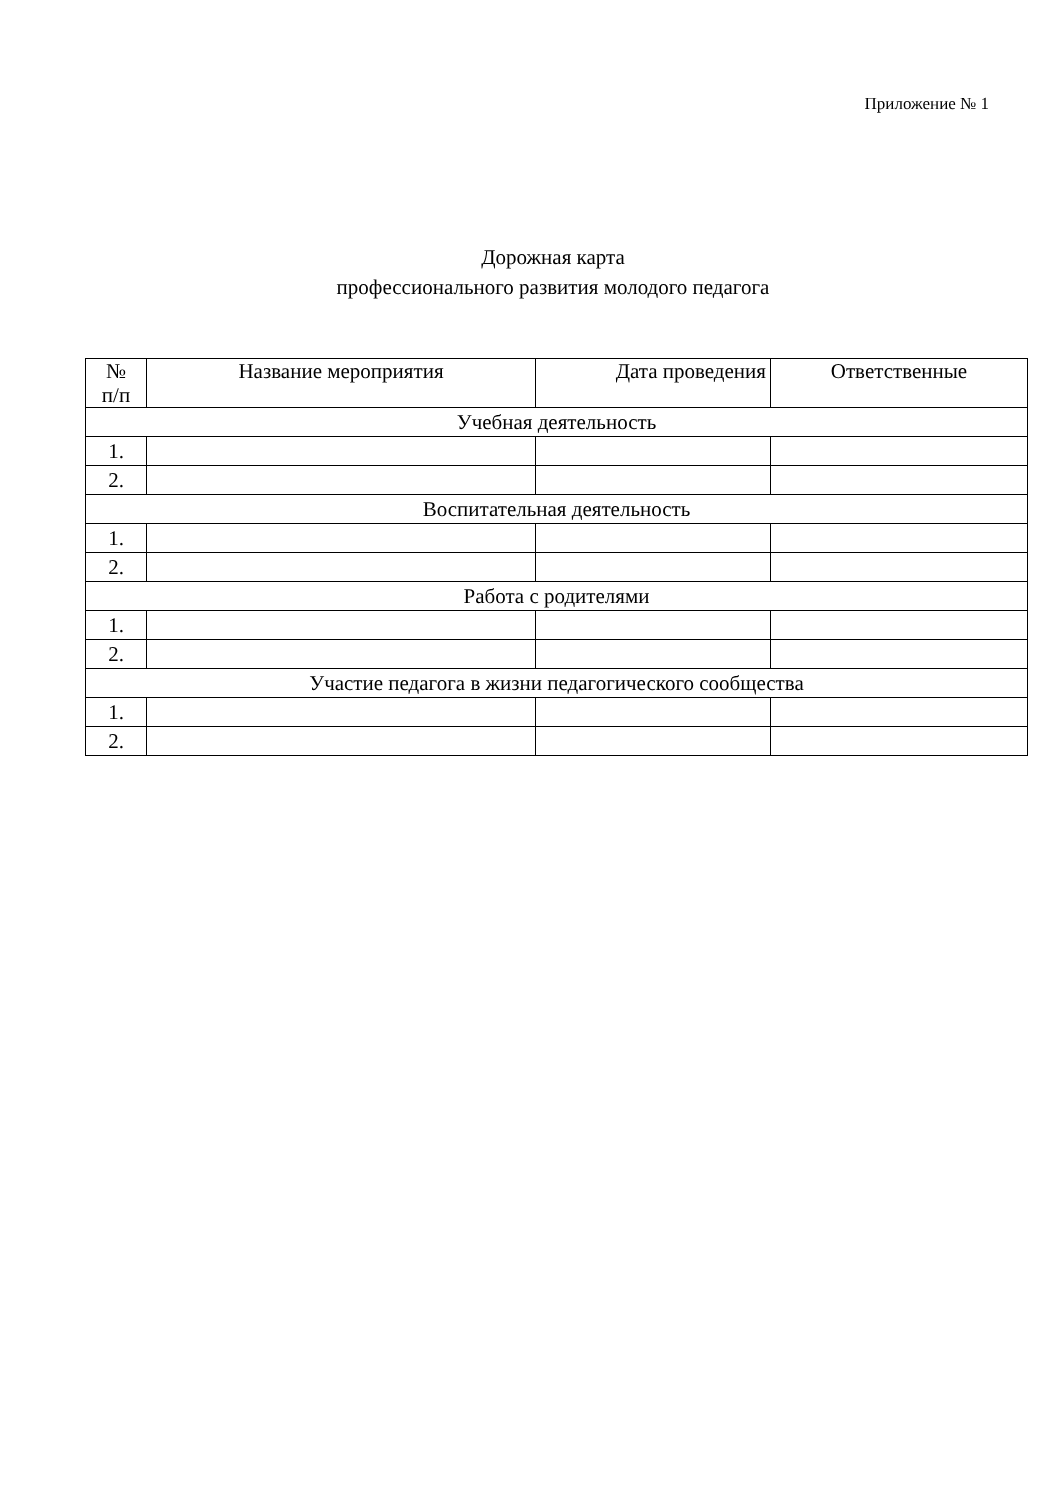Приложение № 1
Дорожная карта
профессионального развития молодого педагога
| № п/п | Название мероприятия | Дата проведения | Ответственные |
| --- | --- | --- | --- |
| Учебная деятельность | | | |
| 1. | | | |
| 2. | | | |
| Воспитательная деятельность | | | |
| 1. | | | |
| 2. | | | |
| Работа с родителями | | | |
| 1. | | | |
| 2. | | | |
| Участие педагога в жизни педагогического сообщества | | | |
| 1. | | | |
| 2. | | | |